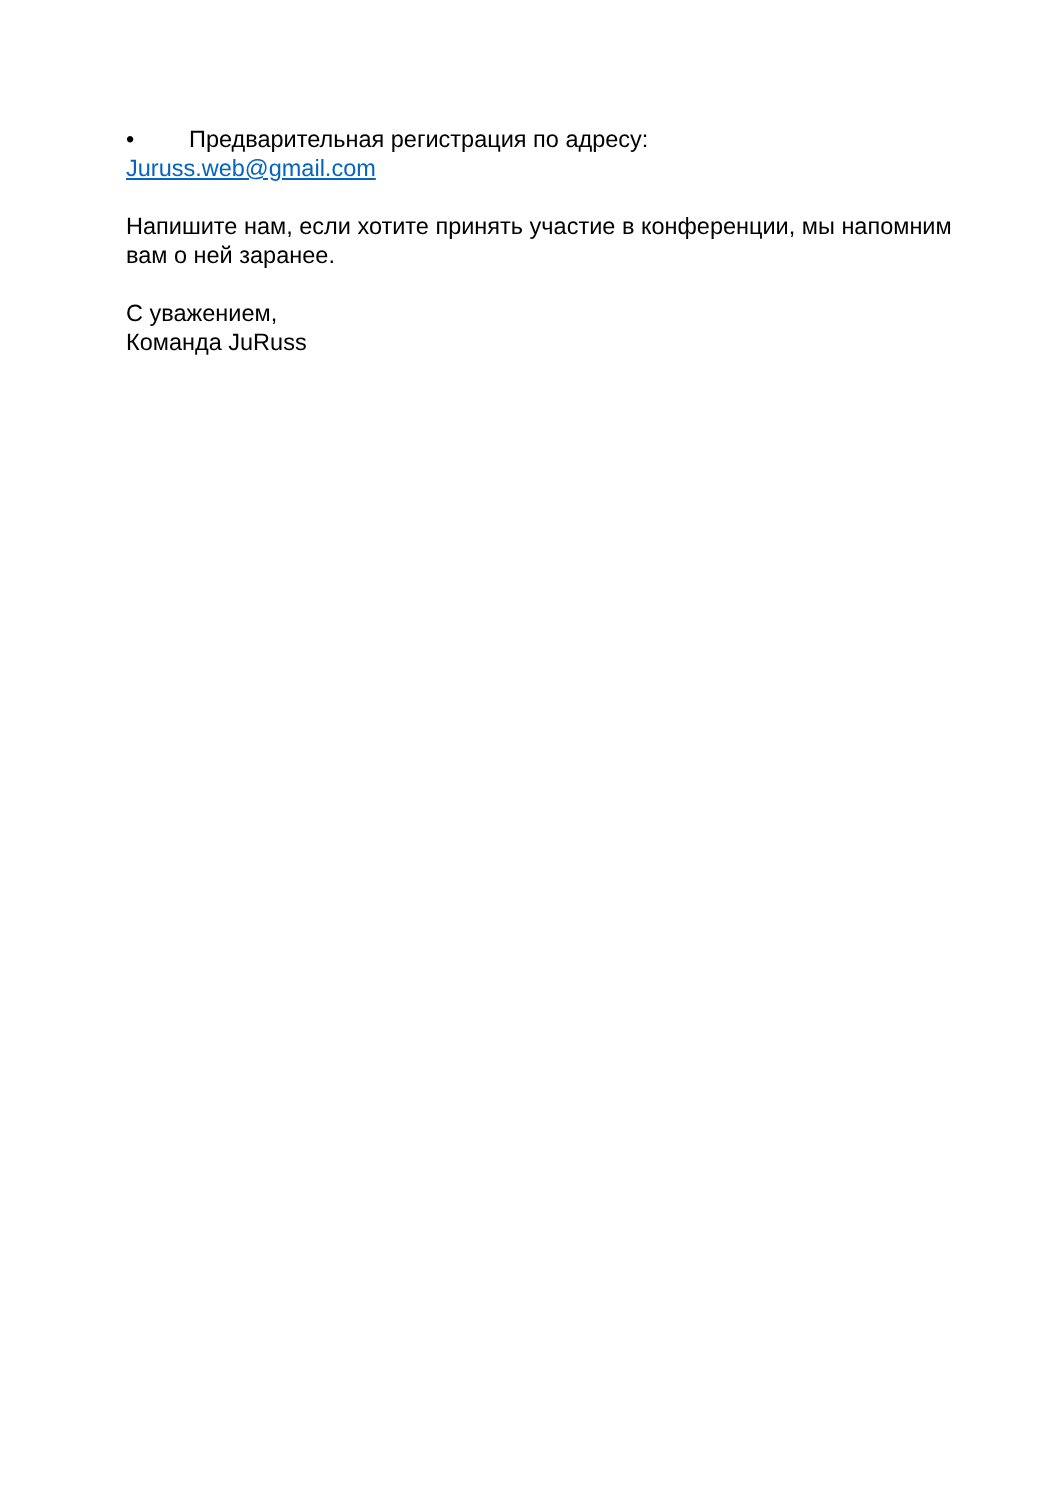• Предварительная регистрация по адресу:
Juruss.web@gmail.com
Напишите нам, если хотите принять участие в конференции, мы напомним вам о ней заранее.
С уважением,
Команда JuRuss